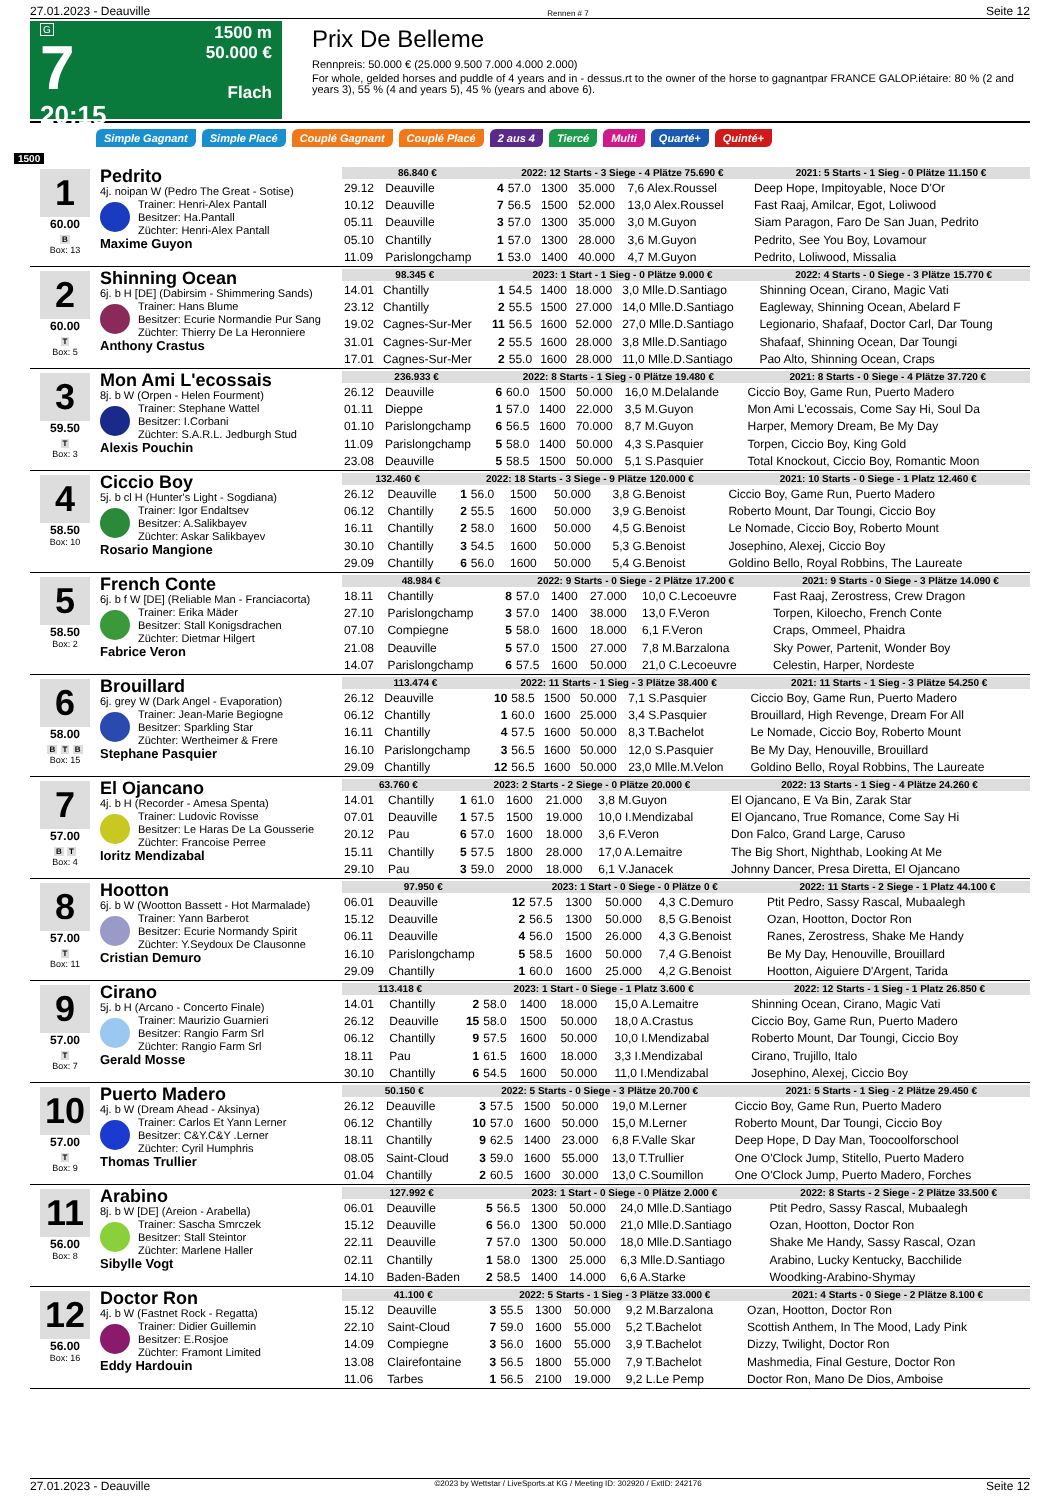27.01.2023 - Deauville Rennen # 7 Seite 12
G
7
20:15
1500 m
50.000 €
Flach
Prix De Belleme
Rennpreis: 50.000 € (25.000 9.500 7.000 4.000 2.000)
For whole, gelded horses and puddle of 4 years and in - dessus.rt to the owner of the horse to gagnantpar FRANCE GALOP.iétaire: 80 % (2 and years 3), 55 % (4 and years 5), 45 % (years and above 6).
Simple Gagnant Simple Placé Couplé Gagnant Couplé Placé 2 aus 4 Tiercé Multi Quarté+ Quinté+
1500
1
60.00
B
Box: 13
Pedrito
4j. noipan W (Pedro The Great - Sotise)
Trainer: Henri-Alex Pantall
Besitzer: Ha.Pantall
Züchter: Henri-Alex Pantall
Maxime Guyon
| 86.840 € | | 2022: 12 Starts - 3 Siege - 4 Plätze 75.690 € | | | | | | 2021: 5 Starts - 1 Sieg - 0 Plätze 11.150 € |
| --- | --- | --- | --- | --- | --- | --- | --- | --- |
| 29.12 | Deauville | 4 | 57.0 | 1300 | 35.000 | 7,6 Alex.Roussel | | Deep Hope, Impitoyable, Noce D'Or |
| 10.12 | Deauville | 7 | 56.5 | 1500 | 52.000 | 13,0 Alex.Roussel | | Fast Raaj, Amilcar, Egot, Loliwood |
| 05.11 | Deauville | 3 | 57.0 | 1300 | 35.000 | 3,0 M.Guyon | | Siam Paragon, Faro De San Juan, Pedrito |
| 05.10 | Chantilly | 1 | 57.0 | 1300 | 28.000 | 3,6 M.Guyon | | Pedrito, See You Boy, Lovamour |
| 11.09 | Parislongchamp | 1 | 53.0 | 1400 | 40.000 | 4,7 M.Guyon | | Pedrito, Loliwood, Missalia |
2
60.00
T
Box: 5
Shinning Ocean
6j. b H [DE] (Dabirsim - Shimmering Sands)
Trainer: Hans Blume
Besitzer: Ecurie Normandie Pur Sang
Züchter: Thierry De La Heronniere
Anthony Crastus
| 98.345 € | | 2023: 1 Start - 1 Sieg - 0 Plätze 9.000 € | | | | | | 2022: 4 Starts - 0 Siege - 3 Plätze 15.770 € |
| --- | --- | --- | --- | --- | --- | --- | --- | --- |
| 14.01 | Chantilly | 1 | 54.5 | 1400 | 18.000 | 3,0 Mlle.D.Santiago | | Shinning Ocean, Cirano, Magic Vati |
| 23.12 | Chantilly | 2 | 55.5 | 1500 | 27.000 | 14,0 Mlle.D.Santiago | | Eagleway, Shinning Ocean, Abelard F |
| 19.02 | Cagnes-Sur-Mer | 11 | 56.5 | 1600 | 52.000 | 27,0 Mlle.D.Santiago | | Legionario, Shafaaf, Doctor Carl, Dar Toung |
| 31.01 | Cagnes-Sur-Mer | 2 | 55.5 | 1600 | 28.000 | 3,8 Mlle.D.Santiago | | Shafaaf, Shinning Ocean, Dar Toungi |
| 17.01 | Cagnes-Sur-Mer | 2 | 55.0 | 1600 | 28.000 | 11,0 Mlle.D.Santiago | | Pao Alto, Shinning Ocean, Craps |
3
59.50
T
Box: 3
Mon Ami L'ecossais
8j. b W (Orpen - Helen Fourment)
Trainer: Stephane Wattel
Besitzer: I.Corbani
Züchter: S.A.R.L. Jedburgh Stud
Alexis Pouchin
| 236.933 € | | 2022: 8 Starts - 1 Sieg - 0 Plätze 19.480 € | | | | | | 2021: 8 Starts - 0 Siege - 4 Plätze 37.720 € |
| --- | --- | --- | --- | --- | --- | --- | --- | --- |
| 26.12 | Deauville | 6 | 60.0 | 1500 | 50.000 | 16,0 M.Delalande | | Ciccio Boy, Game Run, Puerto Madero |
| 01.11 | Dieppe | 1 | 57.0 | 1400 | 22.000 | 3,5 M.Guyon | | Mon Ami L'ecossais, Come Say Hi, Soul Da |
| 01.10 | Parislongchamp | 6 | 56.5 | 1600 | 70.000 | 8,7 M.Guyon | | Harper, Memory Dream, Be My Day |
| 11.09 | Parislongchamp | 5 | 58.0 | 1400 | 50.000 | 4,3 S.Pasquier | | Torpen, Ciccio Boy, King Gold |
| 23.08 | Deauville | 5 | 58.5 | 1500 | 50.000 | 5,1 S.Pasquier | | Total Knockout, Ciccio Boy, Romantic Moon |
4
58.50
Box: 10
Ciccio Boy
5j. b cl H (Hunter's Light - Sogdiana)
Trainer: Igor Endaltsev
Besitzer: A.Salikbayev
Züchter: Askar Salikbayev
Rosario Mangione
| 132.460 € | | 2022: 18 Starts - 3 Siege - 9 Plätze 120.000 € | | | | | | 2021: 10 Starts - 0 Siege - 1 Platz 12.460 € |
| --- | --- | --- | --- | --- | --- | --- | --- | --- |
| 26.12 | Deauville | 1 | 56.0 | 1500 | 50.000 | 3,8 G.Benoist | | Ciccio Boy, Game Run, Puerto Madero |
| 06.12 | Chantilly | 2 | 55.5 | 1600 | 50.000 | 3,9 G.Benoist | | Roberto Mount, Dar Toungi, Ciccio Boy |
| 16.11 | Chantilly | 2 | 58.0 | 1600 | 50.000 | 4,5 G.Benoist | | Le Nomade, Ciccio Boy, Roberto Mount |
| 30.10 | Chantilly | 3 | 54.5 | 1600 | 50.000 | 5,3 G.Benoist | | Josephino, Alexej, Ciccio Boy |
| 29.09 | Chantilly | 6 | 56.0 | 1600 | 50.000 | 5,4 G.Benoist | | Goldino Bello, Royal Robbins, The Laureate |
5
58.50
Box: 2
French Conte
6j. b f W [DE] (Reliable Man - Franciacorta)
Trainer: Erika Mäder
Besitzer: Stall Konigsdrachen
Züchter: Dietmar Hilgert
Fabrice Veron
| 48.984 € | | 2022: 9 Starts - 0 Siege - 2 Plätze 17.200 € | | | | | | 2021: 9 Starts - 0 Siege - 3 Plätze 14.090 € |
| --- | --- | --- | --- | --- | --- | --- | --- | --- |
| 18.11 | Chantilly | 8 | 57.0 | 1400 | 27.000 | 10,0 C.Lecoeuvre | | Fast Raaj, Zerostress, Crew Dragon |
| 27.10 | Parislongchamp | 3 | 57.0 | 1400 | 38.000 | 13,0 F.Veron | | Torpen, Kiloecho, French Conte |
| 07.10 | Compiegne | 5 | 58.0 | 1600 | 18.000 | 6,1 F.Veron | | Craps, Ommeel, Phaidra |
| 21.08 | Deauville | 5 | 57.0 | 1500 | 27.000 | 7,8 M.Barzalona | | Sky Power, Partenit, Wonder Boy |
| 14.07 | Parislongchamp | 6 | 57.5 | 1600 | 50.000 | 21,0 C.Lecoeuvre | | Celestin, Harper, Nordeste |
6
58.00
B T B
Box: 15
Brouillard
6j. grey W (Dark Angel - Evaporation)
Trainer: Jean-Marie Begiogne
Besitzer: Sparkling Star
Züchter: Wertheimer & Frere
Stephane Pasquier
| 113.474 € | | 2022: 11 Starts - 1 Sieg - 3 Plätze 38.400 € | | | | | | 2021: 11 Starts - 1 Sieg - 3 Plätze 54.250 € |
| --- | --- | --- | --- | --- | --- | --- | --- | --- |
| 26.12 | Deauville | 10 | 58.5 | 1500 | 50.000 | 7,1 S.Pasquier | | Ciccio Boy, Game Run, Puerto Madero |
| 06.12 | Chantilly | 1 | 60.0 | 1600 | 25.000 | 3,4 S.Pasquier | | Brouillard, High Revenge, Dream For All |
| 16.11 | Chantilly | 4 | 57.5 | 1600 | 50.000 | 8,3 T.Bachelot | | Le Nomade, Ciccio Boy, Roberto Mount |
| 16.10 | Parislongchamp | 3 | 56.5 | 1600 | 50.000 | 12,0 S.Pasquier | | Be My Day, Henouville, Brouillard |
| 29.09 | Chantilly | 12 | 56.5 | 1600 | 50.000 | 23,0 Mlle.M.Velon | | Goldino Bello, Royal Robbins, The Laureate |
7
57.00
B T
Box: 4
El Ojancano
4j. b H (Recorder - Amesa Spenta)
Trainer: Ludovic Rovisse
Besitzer: Le Haras De La Gousserie
Züchter: Francoise Perree
Ioritz Mendizabal
| 63.760 € | | 2023: 2 Starts - 2 Siege - 0 Plätze 20.000 € | | | | | | 2022: 13 Starts - 1 Sieg - 4 Plätze 24.260 € |
| --- | --- | --- | --- | --- | --- | --- | --- | --- |
| 14.01 | Chantilly | 1 | 61.0 | 1600 | 21.000 | 3,8 M.Guyon | | El Ojancano, E Va Bin, Zarak Star |
| 07.01 | Deauville | 1 | 57.5 | 1500 | 19.000 | 10,0 I.Mendizabal | | El Ojancano, True Romance, Come Say Hi |
| 20.12 | Pau | 6 | 57.0 | 1600 | 18.000 | 3,6 F.Veron | | Don Falco, Grand Large, Caruso |
| 15.11 | Chantilly | 5 | 57.5 | 1800 | 28.000 | 17,0 A.Lemaitre | | The Big Short, Nighthab, Looking At Me |
| 29.10 | Pau | 3 | 59.0 | 2000 | 18.000 | 6,1 V.Janacek | | Johnny Dancer, Presa Diretta, El Ojancano |
8
57.00
T
Box: 11
Hootton
6j. b W (Wootton Bassett - Hot Marmalade)
Trainer: Yann Barberot
Besitzer: Ecurie Normandy Spirit
Züchter: Y.Seydoux De Clausonne
Cristian Demuro
| 97.950 € | | 2023: 1 Start - 0 Siege - 0 Plätze 0 € | | | | | | 2022: 11 Starts - 2 Siege - 1 Platz 44.100 € |
| --- | --- | --- | --- | --- | --- | --- | --- | --- |
| 06.01 | Deauville | 12 | 57.5 | 1300 | 50.000 | 4,3 C.Demuro | | Ptit Pedro, Sassy Rascal, Mubaalegh |
| 15.12 | Deauville | 2 | 56.5 | 1300 | 50.000 | 8,5 G.Benoist | | Ozan, Hootton, Doctor Ron |
| 06.11 | Deauville | 4 | 56.0 | 1500 | 26.000 | 4,3 G.Benoist | | Ranes, Zerostress, Shake Me Handy |
| 16.10 | Parislongchamp | 5 | 58.5 | 1600 | 50.000 | 7,4 G.Benoist | | Be My Day, Henouville, Brouillard |
| 29.09 | Chantilly | 1 | 60.0 | 1600 | 25.000 | 4,2 G.Benoist | | Hootton, Aiguiere D'Argent, Tarida |
9
57.00
T
Box: 7
Cirano
5j. b H (Arcano - Concerto Finale)
Trainer: Maurizio Guarnieri
Besitzer: Rangio Farm Srl
Züchter: Rangio Farm Srl
Gerald Mosse
| 113.418 € | | 2023: 1 Start - 0 Siege - 1 Platz 3.600 € | | | | | | 2022: 12 Starts - 1 Sieg - 1 Platz 26.850 € |
| --- | --- | --- | --- | --- | --- | --- | --- | --- |
| 14.01 | Chantilly | 2 | 58.0 | 1400 | 18.000 | 15,0 A.Lemaitre | | Shinning Ocean, Cirano, Magic Vati |
| 26.12 | Deauville | 15 | 58.0 | 1500 | 50.000 | 18,0 A.Crastus | | Ciccio Boy, Game Run, Puerto Madero |
| 06.12 | Chantilly | 9 | 57.5 | 1600 | 50.000 | 10,0 I.Mendizabal | | Roberto Mount, Dar Toungi, Ciccio Boy |
| 18.11 | Pau | 1 | 61.5 | 1600 | 18.000 | 3,3 I.Mendizabal | | Cirano, Trujillo, Italo |
| 30.10 | Chantilly | 6 | 54.5 | 1600 | 50.000 | 11,0 I.Mendizabal | | Josephino, Alexej, Ciccio Boy |
10
57.00
T
Box: 9
Puerto Madero
4j. b W (Dream Ahead - Aksinya)
Trainer: Carlos Et Yann Lerner
Besitzer: C&Y.C&Y .Lerner
Züchter: Cyril Humphris
Thomas Trullier
| 50.150 € | | 2022: 5 Starts - 0 Siege - 3 Plätze 20.700 € | | | | | | 2021: 5 Starts - 1 Sieg - 2 Plätze 29.450 € |
| --- | --- | --- | --- | --- | --- | --- | --- | --- |
| 26.12 | Deauville | 3 | 57.5 | 1500 | 50.000 | 19,0 M.Lerner | | Ciccio Boy, Game Run, Puerto Madero |
| 06.12 | Chantilly | 10 | 57.0 | 1600 | 50.000 | 15,0 M.Lerner | | Roberto Mount, Dar Toungi, Ciccio Boy |
| 18.11 | Chantilly | 9 | 62.5 | 1400 | 23.000 | 6,8 F.Valle Skar | | Deep Hope, D Day Man, Toocoolforschool |
| 08.05 | Saint-Cloud | 3 | 59.0 | 1600 | 55.000 | 13,0 T.Trullier | | One O'Clock Jump, Stitello, Puerto Madero |
| 01.04 | Chantilly | 2 | 60.5 | 1600 | 30.000 | 13,0 C.Soumillon | | One O'Clock Jump, Puerto Madero, Forches |
11
56.00
Box: 8
Arabino
8j. b W [DE] (Areion - Arabella)
Trainer: Sascha Smrczek
Besitzer: Stall Steintor
Züchter: Marlene Haller
Sibylle Vogt
| 127.992 € | | 2023: 1 Start - 0 Siege - 0 Plätze 2.000 € | | | | | | 2022: 8 Starts - 2 Siege - 2 Plätze 33.500 € |
| --- | --- | --- | --- | --- | --- | --- | --- | --- |
| 06.01 | Deauville | 5 | 56.5 | 1300 | 50.000 | 24,0 Mlle.D.Santiago | | Ptit Pedro, Sassy Rascal, Mubaalegh |
| 15.12 | Deauville | 6 | 56.0 | 1300 | 50.000 | 21,0 Mlle.D.Santiago | | Ozan, Hootton, Doctor Ron |
| 22.11 | Deauville | 7 | 57.0 | 1300 | 50.000 | 18,0 Mlle.D.Santiago | | Shake Me Handy, Sassy Rascal, Ozan |
| 02.11 | Chantilly | 1 | 58.0 | 1300 | 25.000 | 6,3 Mlle.D.Santiago | | Arabino, Lucky Kentucky, Bacchilide |
| 14.10 | Baden-Baden | 2 | 58.5 | 1400 | 14.000 | 6,6 A.Starke | | Woodking-Arabino-Shymay |
12
56.00
Box: 16
Doctor Ron
4j. b W (Fastnet Rock - Regatta)
Trainer: Didier Guillemin
Besitzer: E.Rosjoe
Züchter: Framont Limited
Eddy Hardouin
| 41.100 € | | 2022: 5 Starts - 1 Sieg - 3 Plätze 33.000 € | | | | | | 2021: 4 Starts - 0 Siege - 2 Plätze 8.100 € |
| --- | --- | --- | --- | --- | --- | --- | --- | --- |
| 15.12 | Deauville | 3 | 55.5 | 1300 | 50.000 | 9,2 M.Barzalona | | Ozan, Hootton, Doctor Ron |
| 22.10 | Saint-Cloud | 7 | 59.0 | 1600 | 55.000 | 5,2 T.Bachelot | | Scottish Anthem, In The Mood, Lady Pink |
| 14.09 | Compiegne | 3 | 56.0 | 1600 | 55.000 | 3,9 T.Bachelot | | Dizzy, Twilight, Doctor Ron |
| 13.08 | Clairefontaine | 3 | 56.5 | 1800 | 55.000 | 7,9 T.Bachelot | | Mashmedia, Final Gesture, Doctor Ron |
| 11.06 | Tarbes | 1 | 56.5 | 2100 | 19.000 | 9,2 L.Le Pemp | | Doctor Ron, Mano De Dios, Amboise |
27.01.2023 - Deauville ©2023 by Wettstar / LiveSports.at KG / Meeting ID: 302920 / ExtID: 242176 Seite 12